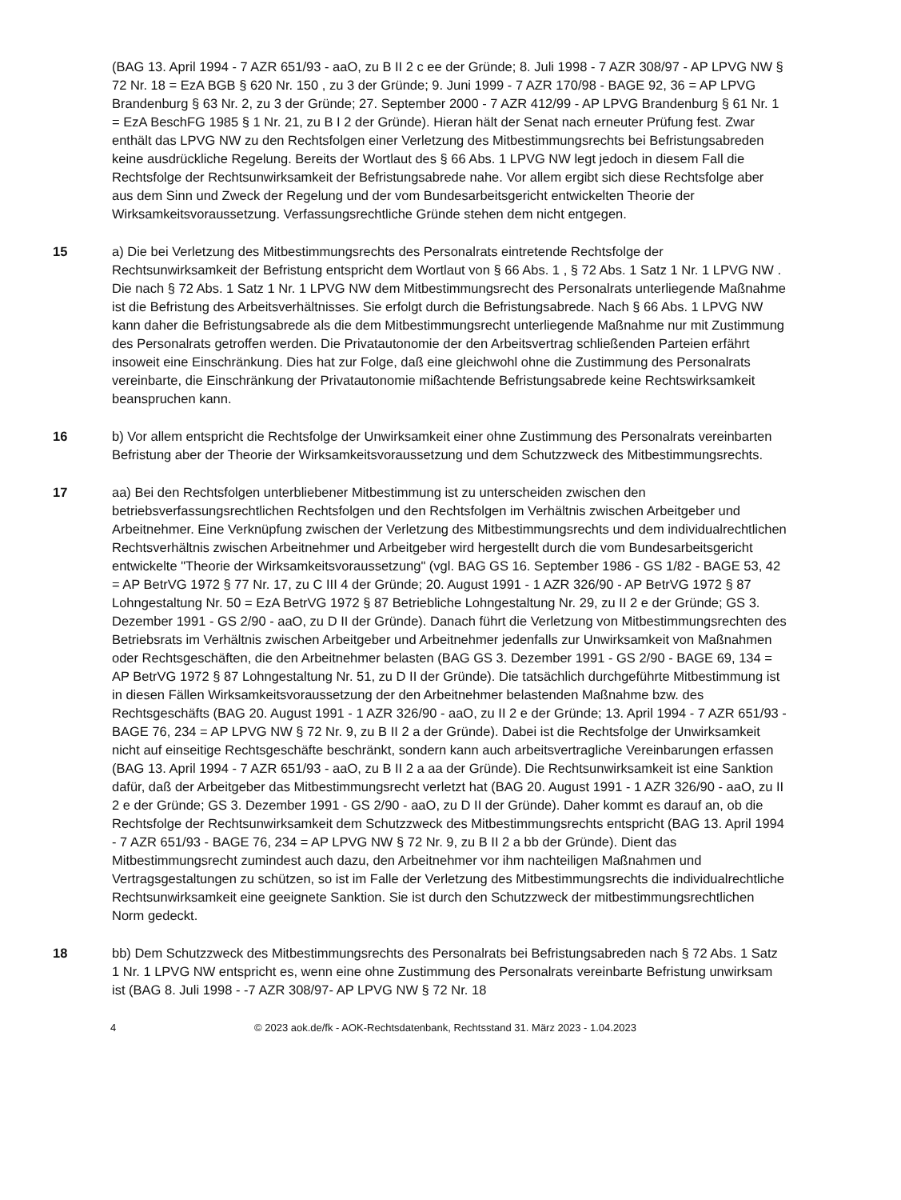(BAG 13. April 1994 - 7 AZR 651/93 - aaO, zu B II 2 c ee der Gründe; 8. Juli 1998 - 7 AZR 308/97 - AP LPVG NW § 72 Nr. 18 = EzA BGB § 620 Nr. 150 , zu 3 der Gründe; 9. Juni 1999 - 7 AZR 170/98 - BAGE 92, 36 = AP LPVG Brandenburg § 63 Nr. 2, zu 3 der Gründe; 27. September 2000 - 7 AZR 412/99 - AP LPVG Brandenburg § 61 Nr. 1 = EzA BeschFG 1985 § 1 Nr. 21, zu B I 2 der Gründe). Hieran hält der Senat nach erneuter Prüfung fest. Zwar enthält das LPVG NW zu den Rechtsfolgen einer Verletzung des Mitbestimmungsrechts bei Befristungsabreden keine ausdrückliche Regelung. Bereits der Wortlaut des § 66 Abs. 1 LPVG NW legt jedoch in diesem Fall die Rechtsfolge der Rechtsunwirksamkeit der Befristungsabrede nahe. Vor allem ergibt sich diese Rechtsfolge aber aus dem Sinn und Zweck der Regelung und der vom Bundesarbeitsgericht entwickelten Theorie der Wirksamkeitsvoraussetzung. Verfassungsrechtliche Gründe stehen dem nicht entgegen.
15 a) Die bei Verletzung des Mitbestimmungsrechts des Personalrats eintretende Rechtsfolge der Rechtsunwirksamkeit der Befristung entspricht dem Wortlaut von § 66 Abs. 1 , § 72 Abs. 1 Satz 1 Nr. 1 LPVG NW . Die nach § 72 Abs. 1 Satz 1 Nr. 1 LPVG NW dem Mitbestimmungsrecht des Personalrats unterliegende Maßnahme ist die Befristung des Arbeitsverhältnisses. Sie erfolgt durch die Befristungsabrede. Nach § 66 Abs. 1 LPVG NW kann daher die Befristungsabrede als die dem Mitbestimmungsrecht unterliegende Maßnahme nur mit Zustimmung des Personalrats getroffen werden. Die Privatautonomie der den Arbeitsvertrag schließenden Parteien erfährt insoweit eine Einschränkung. Dies hat zur Folge, daß eine gleichwohl ohne die Zustimmung des Personalrats vereinbarte, die Einschränkung der Privatautonomie mißachtende Befristungsabrede keine Rechtswirksamkeit beanspruchen kann.
16 b) Vor allem entspricht die Rechtsfolge der Unwirksamkeit einer ohne Zustimmung des Personalrats vereinbarten Befristung aber der Theorie der Wirksamkeitsvoraussetzung und dem Schutzzweck des Mitbestimmungsrechts.
17 aa) Bei den Rechtsfolgen unterbliebener Mitbestimmung ist zu unterscheiden zwischen den betriebsverfassungsrechtlichen Rechtsfolgen und den Rechtsfolgen im Verhältnis zwischen Arbeitgeber und Arbeitnehmer. Eine Verknüpfung zwischen der Verletzung des Mitbestimmungsrechts und dem individualrechtlichen Rechtsverhältnis zwischen Arbeitnehmer und Arbeitgeber wird hergestellt durch die vom Bundesarbeitsgericht entwickelte "Theorie der Wirksamkeitsvoraussetzung" (vgl. BAG GS 16. September 1986 - GS 1/82 - BAGE 53, 42 = AP BetrVG 1972 § 77 Nr. 17, zu C III 4 der Gründe; 20. August 1991 - 1 AZR 326/90 - AP BetrVG 1972 § 87 Lohngestaltung Nr. 50 = EzA BetrVG 1972 § 87 Betriebliche Lohngestaltung Nr. 29, zu II 2 e der Gründe; GS 3. Dezember 1991 - GS 2/90 - aaO, zu D II der Gründe). Danach führt die Verletzung von Mitbestimmungsrechten des Betriebsrats im Verhältnis zwischen Arbeitgeber und Arbeitnehmer jedenfalls zur Unwirksamkeit von Maßnahmen oder Rechtsgeschäften, die den Arbeitnehmer belasten (BAG GS 3. Dezember 1991 - GS 2/90 - BAGE 69, 134 = AP BetrVG 1972 § 87 Lohngestaltung Nr. 51, zu D II der Gründe). Die tatsächlich durchgeführte Mitbestimmung ist in diesen Fällen Wirksamkeitsvoraussetzung der den Arbeitnehmer belastenden Maßnahme bzw. des Rechtsgeschäfts (BAG 20. August 1991 - 1 AZR 326/90 - aaO, zu II 2 e der Gründe; 13. April 1994 - 7 AZR 651/93 - BAGE 76, 234 = AP LPVG NW § 72 Nr. 9, zu B II 2 a der Gründe). Dabei ist die Rechtsfolge der Unwirksamkeit nicht auf einseitige Rechtsgeschäfte beschränkt, sondern kann auch arbeitsvertragliche Vereinbarungen erfassen (BAG 13. April 1994 - 7 AZR 651/93 - aaO, zu B II 2 a aa der Gründe). Die Rechtsunwirksamkeit ist eine Sanktion dafür, daß der Arbeitgeber das Mitbestimmungsrecht verletzt hat (BAG 20. August 1991 - 1 AZR 326/90 - aaO, zu II 2 e der Gründe; GS 3. Dezember 1991 - GS 2/90 - aaO, zu D II der Gründe). Daher kommt es darauf an, ob die Rechtsfolge der Rechtsunwirksamkeit dem Schutzzweck des Mitbestimmungsrechts entspricht (BAG 13. April 1994 - 7 AZR 651/93 - BAGE 76, 234 = AP LPVG NW § 72 Nr. 9, zu B II 2 a bb der Gründe). Dient das Mitbestimmungsrecht zumindest auch dazu, den Arbeitnehmer vor ihm nachteiligen Maßnahmen und Vertragsgestaltungen zu schützen, so ist im Falle der Verletzung des Mitbestimmungsrechts die individualrechtliche Rechtsunwirksamkeit eine geeignete Sanktion. Sie ist durch den Schutzzweck der mitbestimmungsrechtlichen Norm gedeckt.
18 bb) Dem Schutzzweck des Mitbestimmungsrechts des Personalrats bei Befristungsabreden nach § 72 Abs. 1 Satz 1 Nr. 1 LPVG NW entspricht es, wenn eine ohne Zustimmung des Personalrats vereinbarte Befristung unwirksam ist (BAG 8. Juli 1998 - -7 AZR 308/97- AP LPVG NW § 72 Nr. 18
4 © 2023 aok.de/fk - AOK-Rechtsdatenbank, Rechtsstand 31. März 2023 - 1.04.2023